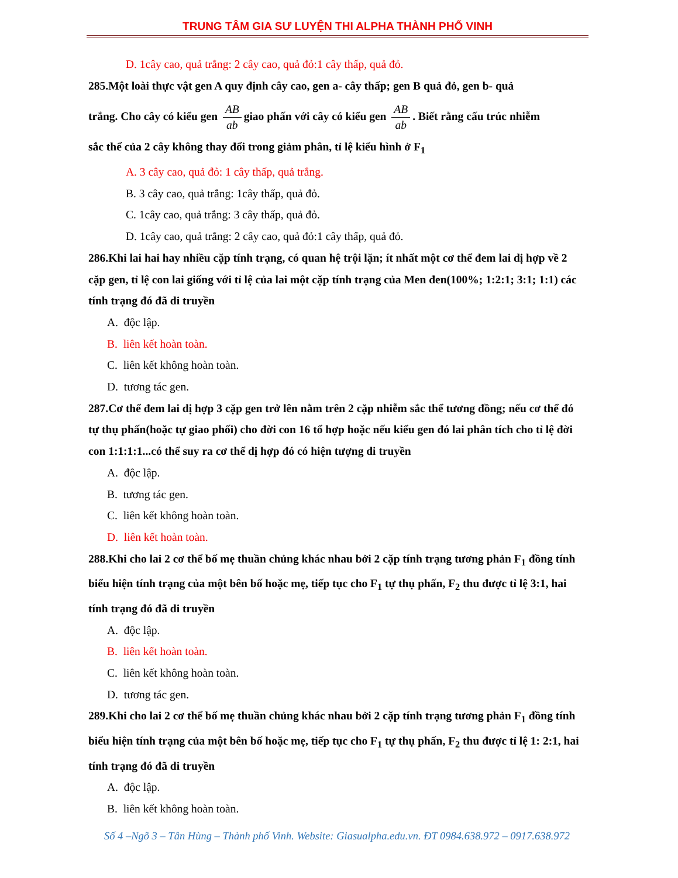TRUNG TÂM GIA SƯ LUYỆN THI ALPHA THÀNH PHỐ VINH
D. 1cây cao, quả trắng: 2 cây cao, quả đỏ:1 cây thấp, quả đỏ.
285.Một loài thực vật gen A quy định cây cao, gen a- cây thấp; gen B quả đỏ, gen b- quả
trắng. Cho cây có kiểu gen AB ab giao phấn với cây có kiểu gen AB ab. Biết rằng cấu trúc nhiễm
sắc thể của 2 cây không thay đổi trong giảm phân, tỉ lệ kiểu hình ở F<sub>1</sub>
A. 3 cây cao, quả đỏ: 1 cây thấp, quả trắng.
B. 3 cây cao, quả trắng: 1cây thấp, quả đỏ.
C. 1cây cao, quả trắng: 3 cây thấp, quả đỏ.
D. 1cây cao, quả trắng: 2 cây cao, quả đỏ:1 cây thấp, quả đỏ.
286.Khi lai hai hay nhiều cặp tính trạng, có quan hệ trội lặn; ít nhất một cơ thể đem lai dị hợp về 2 cặp gen, tỉ lệ con lai giống với tỉ lệ của lai một cặp tính trạng của Men đen(100%; 1:2:1; 3:1; 1:1) các tính trạng đó đã di truyền
A. độc lập.
B. liên kết hoàn toàn.
C. liên kết không hoàn toàn.
D. tương tác gen.
287.Cơ thể đem lai dị hợp 3 cặp gen trở lên nằm trên 2 cặp nhiễm sắc thể tương đồng; nếu cơ thể đó tự thụ phấn(hoặc tự giao phối) cho đời con 16 tổ hợp hoặc nếu kiểu gen đó lai phân tích cho tỉ lệ đời con 1:1:1:1...có thể suy ra cơ thể dị hợp đó có hiện tượng di truyền
A. độc lập.
B. tương tác gen.
C. liên kết không hoàn toàn.
D. liên kết hoàn toàn.
288.Khi cho lai 2 cơ thể bố mẹ thuần chủng khác nhau bởi 2 cặp tính trạng tương phản F<sub>1</sub> đồng tính biểu hiện tính trạng của một bên bố hoặc mẹ, tiếp tục cho F<sub>1</sub> tự thụ phấn, F<sub>2</sub> thu được tỉ lệ 3:1, hai tính trạng đó đã di truyền
A. độc lập.
B. liên kết hoàn toàn.
C. liên kết không hoàn toàn.
D. tương tác gen.
289.Khi cho lai 2 cơ thể bố mẹ thuần chủng khác nhau bởi 2 cặp tính trạng tương phản F<sub>1</sub> đồng tính biểu hiện tính trạng của một bên bố hoặc mẹ, tiếp tục cho F<sub>1</sub> tự thụ phấn, F<sub>2</sub> thu được tỉ lệ 1: 2:1, hai tính trạng đó đã di truyền
A. độc lập.
B. liên kết không hoàn toàn.
Số 4 –Ngõ 3 – Tân Hùng – Thành phố Vinh. Website: Giasualpha.edu.vn. ĐT 0984.638.972 – 0917.638.972